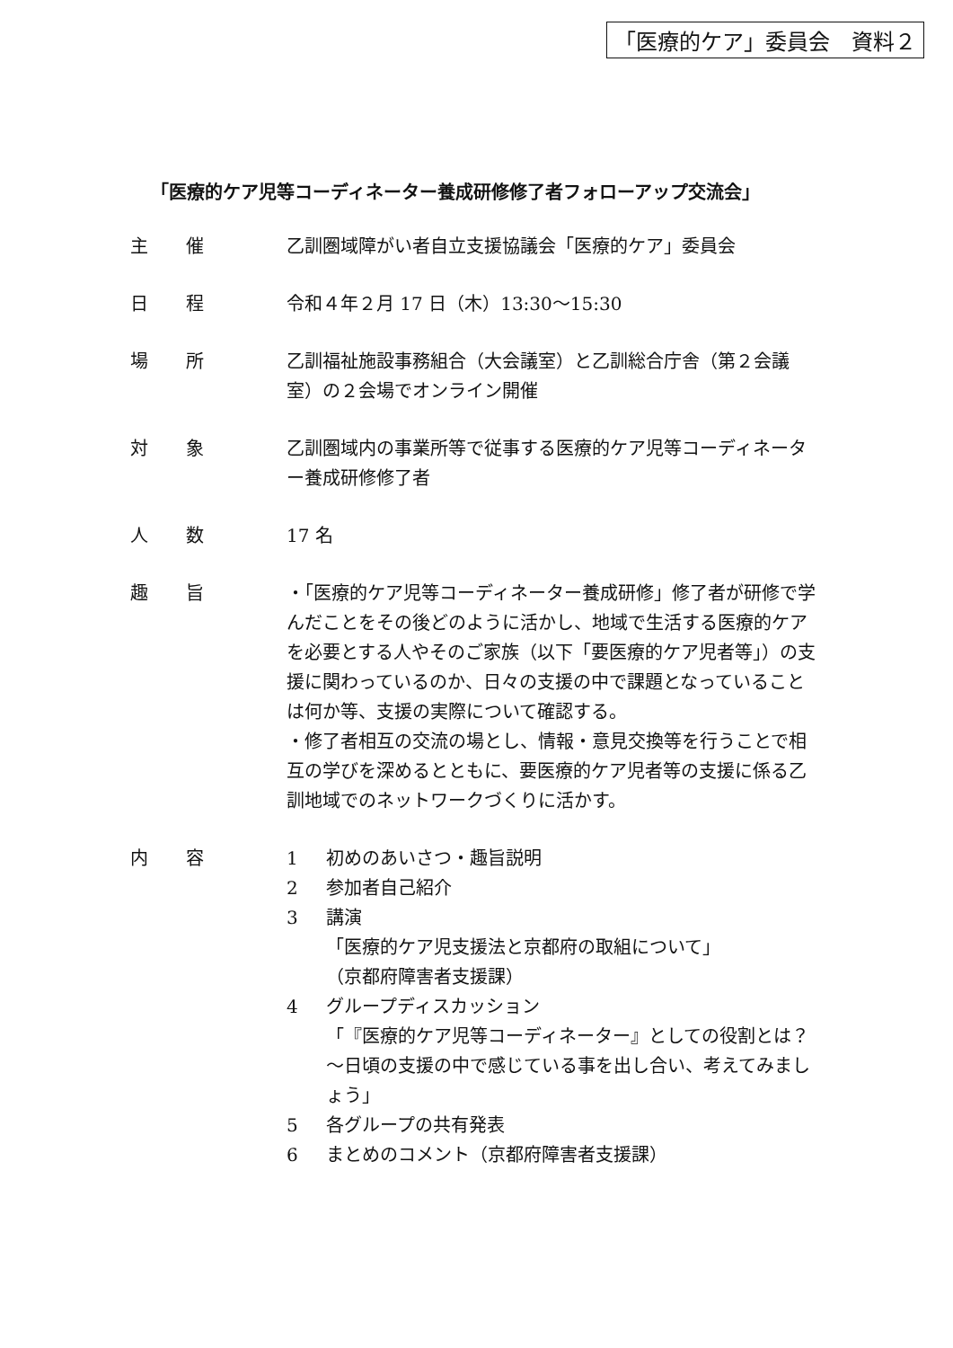「医療的ケア」委員会　資料２
「医療的ケア児等コーディネーター養成研修修了者フォローアップ交流会」
主催 乙訓圏域障がい者自立支援協議会「医療的ケア」委員会
日程 令和４年２月 17 日（木）13:30～15:30
場所 乙訓福祉施設事務組合（大会議室）と乙訓総合庁舎（第２会議室）の２会場でオンライン開催
対象 乙訓圏域内の事業所等で従事する医療的ケア児等コーディネーター養成研修修了者
人数 17 名
趣旨 ・「医療的ケア児等コーディネーター養成研修」修了者が研修で学んだことをその後どのように活かし、地域で生活する医療的ケアを必要とする人やそのご家族（以下「要医療的ケア児者等」）の支援に関わっているのか、日々の支援の中で課題となっていることは何か等、支援の実際について確認する。
・修了者相互の交流の場とし、情報・意見交換等を行うことで相互の学びを深めるとともに、要医療的ケア児者等の支援に係る乙訓地域でのネットワークづくりに活かす。
内容 1 初めのあいさつ・趣旨説明
2 参加者自己紹介
3 講演
「医療的ケア児支援法と京都府の取組について」
（京都府障害者支援課）
4 グループディスカッション
「『医療的ケア児等コーディネーター』としての役割とは？～日頃の支援の中で感じている事を出し合い、考えてみましょう」
5 各グループの共有発表
6 まとめのコメント（京都府障害者支援課）